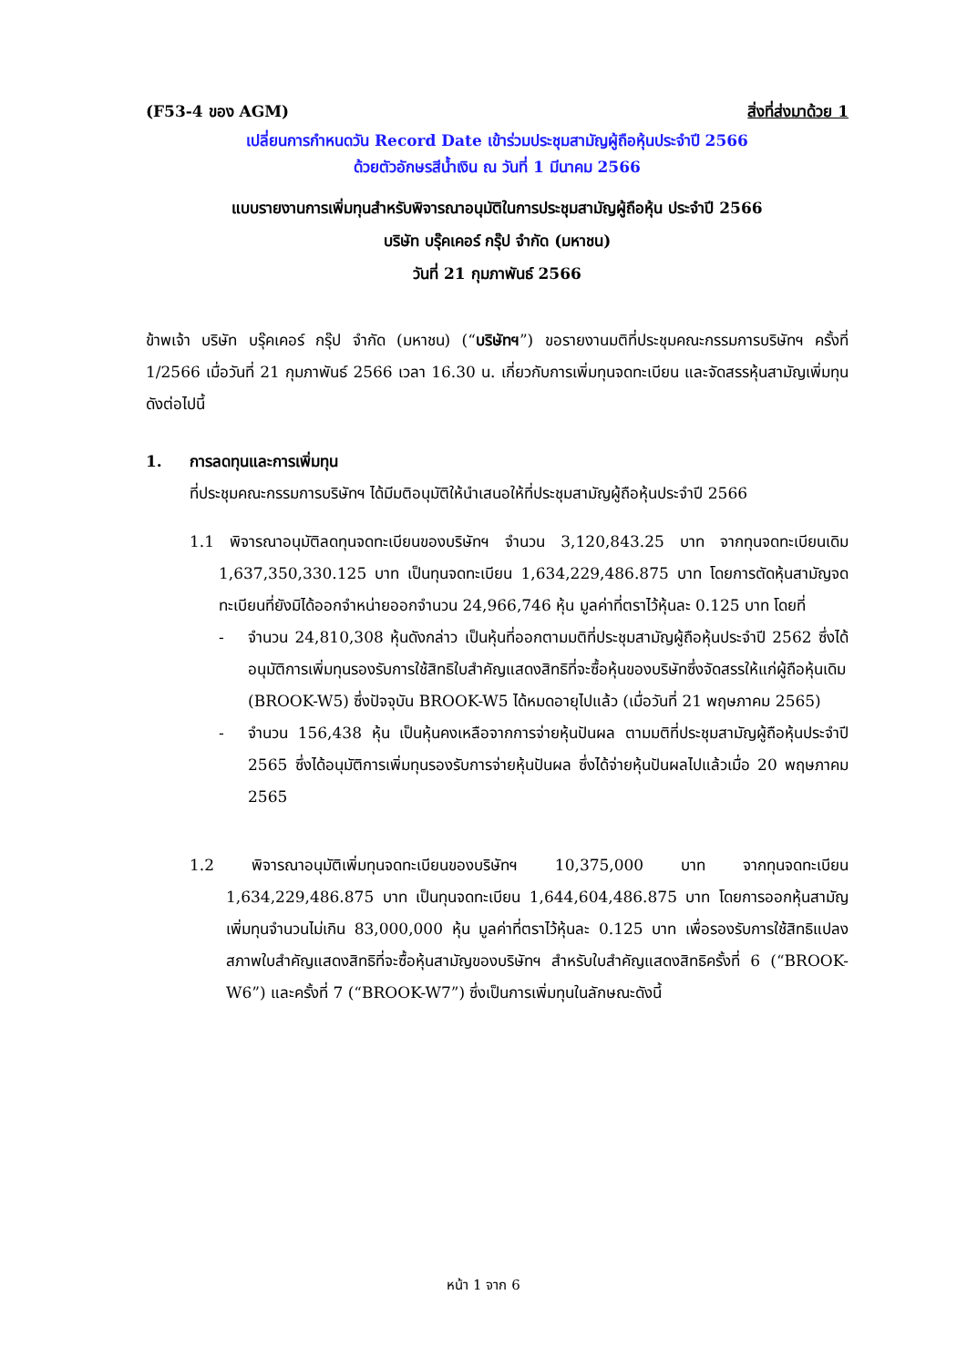(F53-4 ของ AGM) สิ่งที่ส่งมาด้วย 1
เปลี่ยนการกำหนดวัน Record Date เข้าร่วมประชุมสามัญผู้ถือหุ้นประจำปี 2566
ด้วยตัวอักษรสีน้ำเงิน ณ วันที่ 1 มีนาคม 2566
แบบรายงานการเพิ่มทุนสำหรับพิจารณาอนุมัติในการประชุมสามัญผู้ถือหุ้น ประจำปี 2566
บริษัท บรุ๊คเคอร์ กรุ๊ป จำกัด (มหาชน)
วันที่ 21 กุมภาพันธ์ 2566
ข้าพเจ้า บริษัท บรุ๊คเคอร์ กรุ๊ป จำกัด (มหาชน) (“บริษัทฯ”) ขอรายงานมติที่ประชุมคณะกรรมการบริษัทฯ ครั้งที่ 1/2566 เมื่อวันที่ 21 กุมภาพันธ์ 2566 เวลา 16.30 น. เกี่ยวกับการเพิ่มทุนจดทะเบียน และจัดสรรหุ้นสามัญเพิ่มทุนดังต่อไปนี้
1. การลดทุนและการเพิ่มทุน
ที่ประชุมคณะกรรมการบริษัทฯ ได้มีมติอนุมัติให้นำเสนอให้ที่ประชุมสามัญผู้ถือหุ้นประจำปี 2566
1.1 พิจารณาอนุมัติลดทุนจดทะเบียนของบริษัทฯ จำนวน 3,120,843.25 บาท จากทุนจดทะเบียนเดิม 1,637,350,330.125 บาท เป็นทุนจดทะเบียน 1,634,229,486.875 บาท โดยการตัดหุ้นสามัญจดทะเบียนที่ยังมิได้ออกจำหน่ายออกจำนวน 24,966,746 หุ้น มูลค่าที่ตราไว้หุ้นละ 0.125 บาท โดยที่
- จำนวน 24,810,308 หุ้นดังกล่าว เป็นหุ้นที่ออกตามมติที่ประชุมสามัญผู้ถือหุ้นประจำปี 2562 ซึ่งได้อนุมัติการเพิ่มทุนรองรับการใช้สิทธิใบสำคัญแสดงสิทธิที่จะซื้อหุ้นของบริษัทซึ่งจัดสรรให้แก่ผู้ถือหุ้นเดิม (BROOK-W5) ซึ่งปัจจุบัน BROOK-W5 ได้หมดอายุไปแล้ว (เมื่อวันที่ 21 พฤษภาคม 2565)
- จำนวน 156,438 หุ้น เป็นหุ้นคงเหลือจากการจ่ายหุ้นปันผล ตามมติที่ประชุมสามัญผู้ถือหุ้นประจำปี 2565 ซึ่งได้อนุมัติการเพิ่มทุนรองรับการจ่ายหุ้นปันผล ซึ่งได้จ่ายหุ้นปันผลไปแล้วเมื่อ 20 พฤษภาคม 2565
1.2 พิจารณาอนุมัติเพิ่มทุนจดทะเบียนของบริษัทฯ 10,375,000 บาท จากทุนจดทะเบียน 1,634,229,486.875 บาท เป็นทุนจดทะเบียน 1,644,604,486.875 บาท โดยการออกหุ้นสามัญเพิ่มทุนจำนวนไม่เกิน 83,000,000 หุ้น มูลค่าที่ตราไว้หุ้นละ 0.125 บาท เพื่อรองรับการใช้สิทธิแปลงสภาพใบสำคัญแสดงสิทธิที่จะซื้อหุ้นสามัญของบริษัทฯ สำหรับใบสำคัญแสดงสิทธิครั้งที่ 6 (“BROOK-W6”) และครั้งที่ 7 (“BROOK-W7”) ซึ่งเป็นการเพิ่มทุนในลักษณะดังนี้
หน้า 1 จาก 6